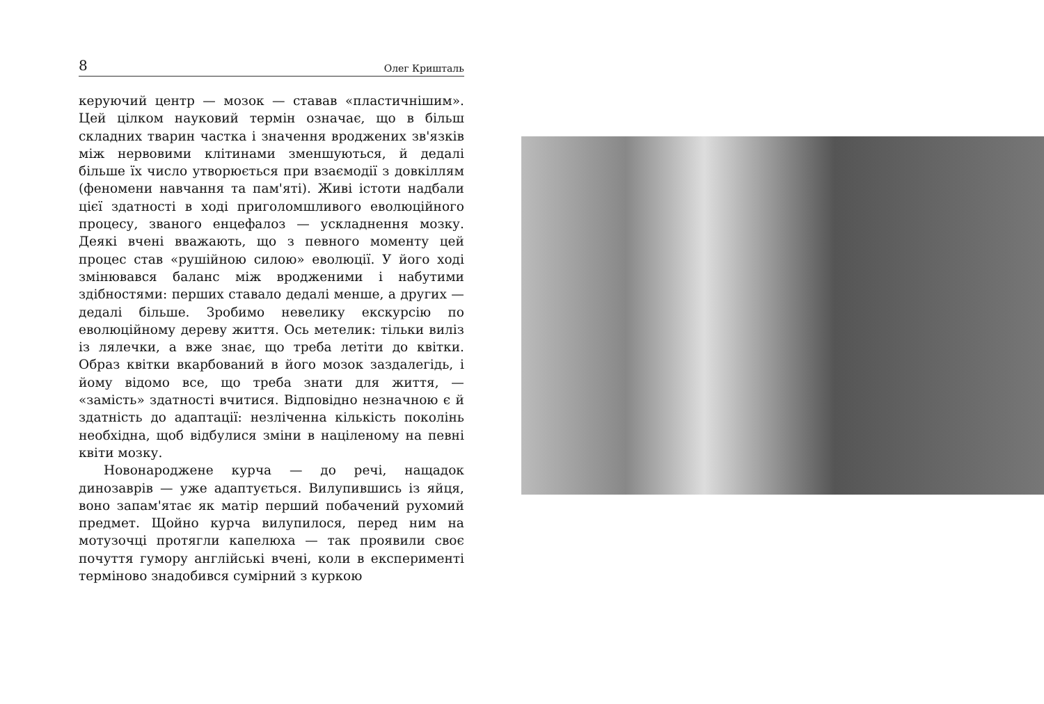8 Олег Кришталь
керуючий центр — мозок — ставав «пластичнішим». Цей цілком науковий термін означає, що в більш складних тварин частка і значення вроджених зв'язків між нервовими клітинами зменшуються, й дедалі більше їх число утворюється при взаємодії з довкіллям (феномени навчання та пам'яті). Живі істоти надбали цієї здатності в ході приголомшливого еволюційного процесу, званого енцефалоз — ускладнення мозку. Деякі вчені вважають, що з певного моменту цей процес став «рушійною силою» еволюції. У його ході змінювався баланс між вродженими і набутими здібностями: перших ставало дедалі менше, а других — дедалі більше. Зробимо невелику екскурсію по еволюційному дереву життя. Ось метелик: тільки виліз із лялечки, а вже знає, що треба летіти до квітки. Образ квітки вкарбований в його мозок заздалегідь, і йому відомо все, що треба знати для життя, — «замість» здатності вчитися. Відповідно незначною є й здатність до адаптації: незліченна кількість поколінь необхідна, щоб відбулися зміни в націленому на певні квіти мозку.
Новонароджене курча — до речі, нащадок динозаврів — уже адаптується. Вилупившись із яйця, воно запам'ятає як матір перший побачений рухомий предмет. Щойно курча вилупилося, перед ним на мотузочці протягли капелюха — так проявили своє почуття гумору англійські вчені, коли в експерименті терміново знадобився сумірний з куркою